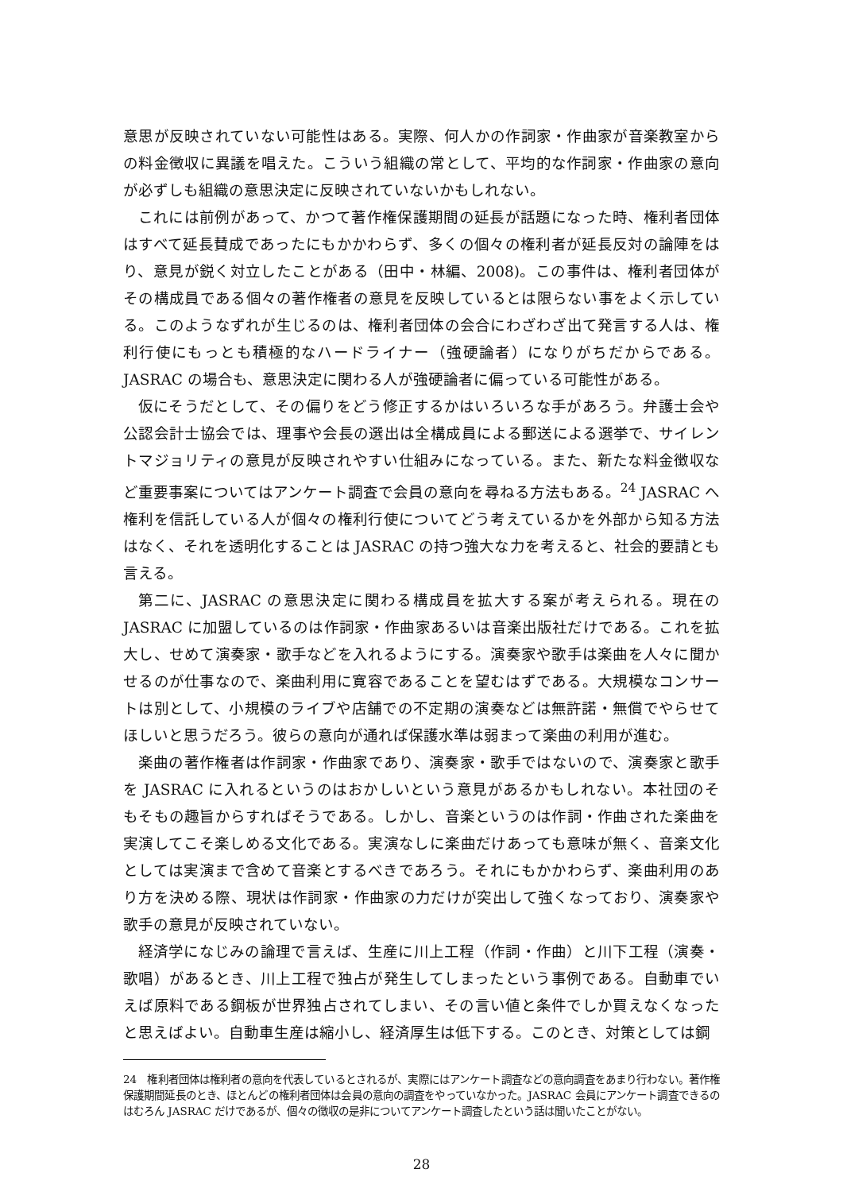意思が反映されていない可能性はある。実際、何人かの作詞家・作曲家が音楽教室からの料金徴収に異議を唱えた。こういう組織の常として、平均的な作詞家・作曲家の意向が必ずしも組織の意思決定に反映されていないかもしれない。
これには前例があって、かつて著作権保護期間の延長が話題になった時、権利者団体はすべて延長賛成であったにもかかわらず、多くの個々の権利者が延長反対の論陣をはり、意見が鋭く対立したことがある（田中・林編、2008)。この事件は、権利者団体がその構成員である個々の著作権者の意見を反映しているとは限らない事をよく示している。このようなずれが生じるのは、権利者団体の会合にわざわざ出て発言する人は、権利行使にもっとも積極的なハードライナー（強硬論者）になりがちだからである。JASRAC の場合も、意思決定に関わる人が強硬論者に偏っている可能性がある。
仮にそうだとして、その偏りをどう修正するかはいろいろな手があろう。弁護士会や公認会計士協会では、理事や会長の選出は全構成員による郵送による選挙で、サイレントマジョリティの意見が反映されやすい仕組みになっている。また、新たな料金徴収など重要事案についてはアンケート調査で会員の意向を尋ねる方法もある。<sup>24</sup> JASRAC へ権利を信託している人が個々の権利行使についてどう考えているかを外部から知る方法はなく、それを透明化することは JASRAC の持つ強大な力を考えると、社会的要請とも言える。
第二に、JASRAC の意思決定に関わる構成員を拡大する案が考えられる。現在の JASRAC に加盟しているのは作詞家・作曲家あるいは音楽出版社だけである。これを拡大し、せめて演奏家・歌手などを入れるようにする。演奏家や歌手は楽曲を人々に聞かせるのが仕事なので、楽曲利用に寛容であることを望むはずである。大規模なコンサートは別として、小規模のライブや店舗での不定期の演奏などは無許諾・無償でやらせてほしいと思うだろう。彼らの意向が通れば保護水準は弱まって楽曲の利用が進む。
楽曲の著作権者は作詞家・作曲家であり、演奏家・歌手ではないので、演奏家と歌手を JASRAC に入れるというのはおかしいという意見があるかもしれない。本社団のそもそもの趣旨からすればそうである。しかし、音楽というのは作詞・作曲された楽曲を実演してこそ楽しめる文化である。実演なしに楽曲だけあっても意味が無く、音楽文化としては実演まで含めて音楽とするべきであろう。それにもかかわらず、楽曲利用のあり方を決める際、現状は作詞家・作曲家の力だけが突出して強くなっており、演奏家や歌手の意見が反映されていない。
経済学になじみの論理で言えば、生産に川上工程（作詞・作曲）と川下工程（演奏・歌唱）があるとき、川上工程で独占が発生してしまったという事例である。自動車でいえば原料である鋼板が世界独占されてしまい、その言い値と条件でしか買えなくなったと思えばよい。自動車生産は縮小し、経済厚生は低下する。このとき、対策としては鋼
24　権利者団体は権利者の意向を代表しているとされるが、実際にはアンケート調査などの意向調査をあまり行わない。著作権保護期間延長のとき、ほとんどの権利者団体は会員の意向の調査をやっていなかった。JASRAC 会員にアンケート調査できるのはむろん JASRAC だけであるが、個々の徴収の是非についてアンケート調査したという話は聞いたことがない。
28